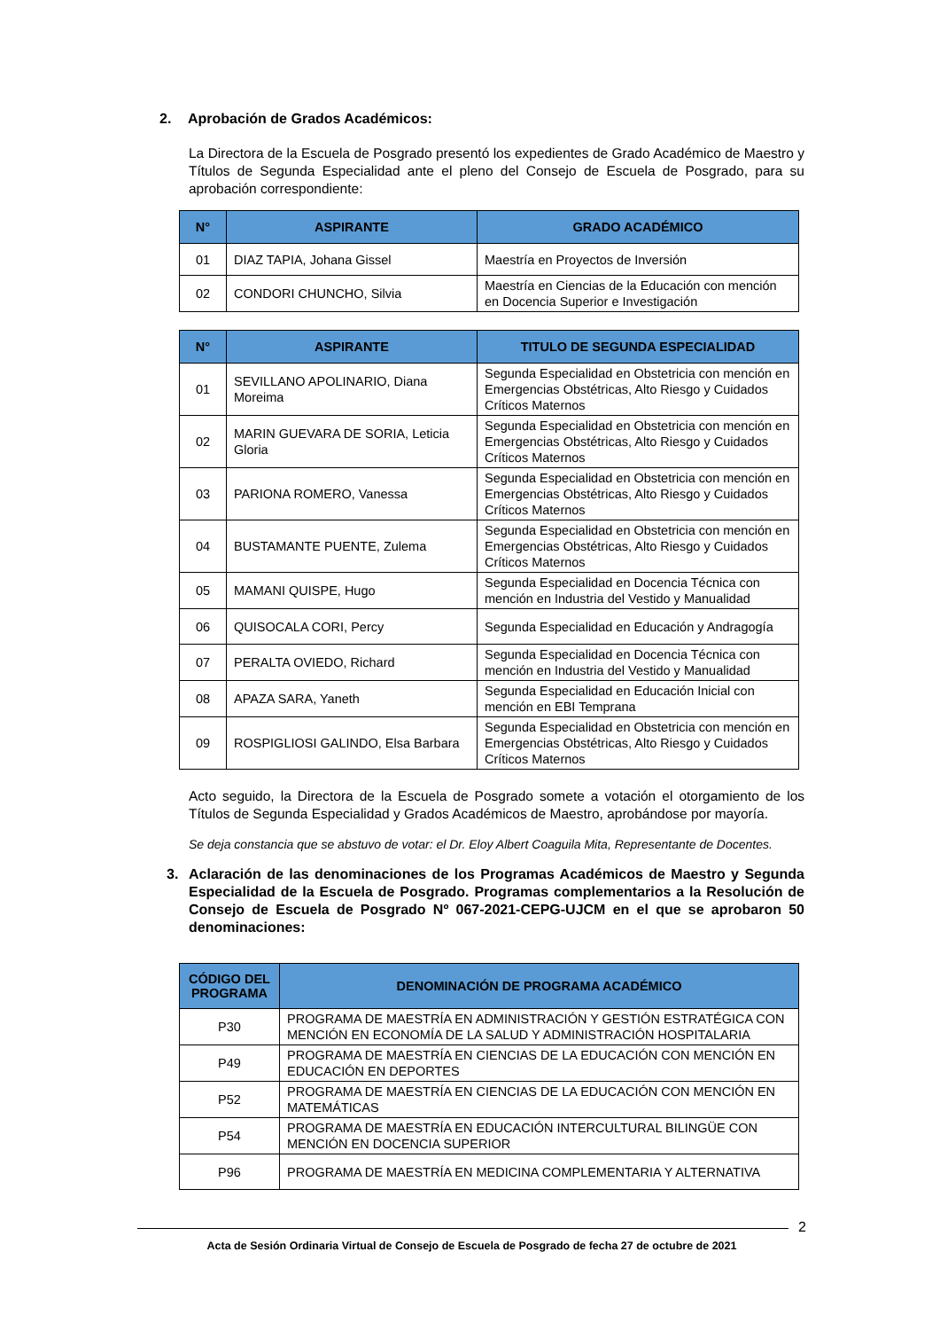2. Aprobación de Grados Académicos:
La Directora de la Escuela de Posgrado presentó los expedientes de Grado Académico de Maestro y Títulos de Segunda Especialidad ante el pleno del Consejo de Escuela de Posgrado, para su aprobación correspondiente:
| N° | ASPIRANTE | GRADO ACADÉMICO |
| --- | --- | --- |
| 01 | DIAZ TAPIA, Johana Gissel | Maestría en Proyectos de Inversión |
| 02 | CONDORI CHUNCHO, Silvia | Maestría en Ciencias de la Educación con mención en Docencia Superior e Investigación |
| N° | ASPIRANTE | TITULO DE SEGUNDA ESPECIALIDAD |
| --- | --- | --- |
| 01 | SEVILLANO APOLINARIO, Diana Moreima | Segunda Especialidad en Obstetricia con mención en Emergencias Obstétricas, Alto Riesgo y Cuidados Críticos Maternos |
| 02 | MARIN GUEVARA DE SORIA, Leticia Gloria | Segunda Especialidad en Obstetricia con mención en Emergencias Obstétricas, Alto Riesgo y Cuidados Críticos Maternos |
| 03 | PARIONA ROMERO, Vanessa | Segunda Especialidad en Obstetricia con mención en Emergencias Obstétricas, Alto Riesgo y Cuidados Críticos Maternos |
| 04 | BUSTAMANTE PUENTE, Zulema | Segunda Especialidad en Obstetricia con mención en Emergencias Obstétricas, Alto Riesgo y Cuidados Críticos Maternos |
| 05 | MAMANI QUISPE, Hugo | Segunda Especialidad en Docencia Técnica con mención en Industria del Vestido y Manualidad |
| 06 | QUISOCALA CORI, Percy | Segunda Especialidad en Educación y Andragogía |
| 07 | PERALTA OVIEDO, Richard | Segunda Especialidad en Docencia Técnica con mención en Industria del Vestido y Manualidad |
| 08 | APAZA SARA, Yaneth | Segunda Especialidad en Educación Inicial con mención en EBI Temprana |
| 09 | ROSPIGLIOSI GALINDO, Elsa Barbara | Segunda Especialidad en Obstetricia con mención en Emergencias Obstétricas, Alto Riesgo y Cuidados Críticos Maternos |
Acto seguido, la Directora de la Escuela de Posgrado somete a votación el otorgamiento de los Títulos de Segunda Especialidad y Grados Académicos de Maestro, aprobándose por mayoría.
Se deja constancia que se abstuvo de votar: el Dr. Eloy Albert Coaguila Mita, Representante de Docentes.
3. Aclaración de las denominaciones de los Programas Académicos de Maestro y Segunda Especialidad de la Escuela de Posgrado. Programas complementarios a la Resolución de Consejo de Escuela de Posgrado Nº 067-2021-CEPG-UJCM en el que se aprobaron 50 denominaciones:
| CÓDIGO DEL PROGRAMA | DENOMINACIÓN DE PROGRAMA ACADÉMICO |
| --- | --- |
| P30 | PROGRAMA DE MAESTRÍA EN ADMINISTRACIÓN Y GESTIÓN ESTRATÉGICA CON MENCIÓN EN ECONOMÍA DE LA SALUD Y ADMINISTRACIÓN HOSPITALARIA |
| P49 | PROGRAMA DE MAESTRÍA EN CIENCIAS DE LA EDUCACIÓN CON MENCIÓN EN EDUCACIÓN EN DEPORTES |
| P52 | PROGRAMA DE MAESTRÍA EN CIENCIAS DE LA EDUCACIÓN CON MENCIÓN EN MATEMÁTICAS |
| P54 | PROGRAMA DE MAESTRÍA EN EDUCACIÓN INTERCULTURAL BILINGÜE CON MENCIÓN EN DOCENCIA SUPERIOR |
| P96 | PROGRAMA DE MAESTRÍA EN MEDICINA COMPLEMENTARIA Y ALTERNATIVA |
2
Acta de Sesión Ordinaria Virtual de Consejo de Escuela de Posgrado de fecha 27 de octubre de 2021